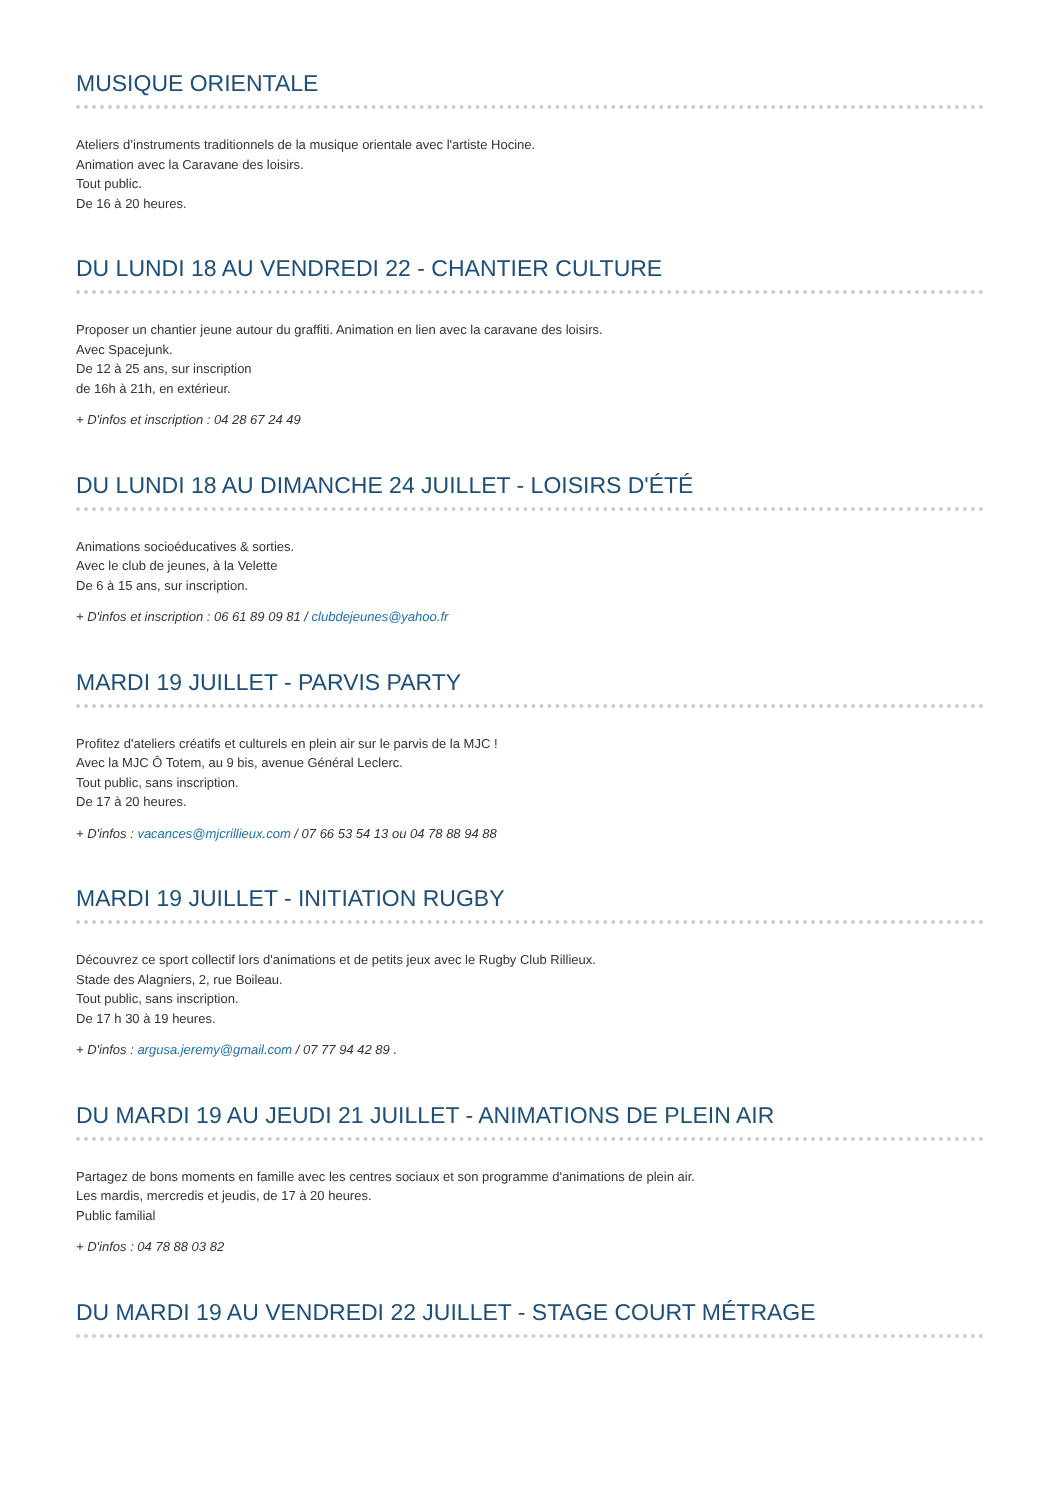MUSIQUE ORIENTALE
Ateliers d’instruments traditionnels de la musique orientale avec l'artiste Hocine.
Animation avec la Caravane des loisirs.
Tout public.
De 16 à 20 heures.
DU LUNDI 18 AU VENDREDI 22 - CHANTIER CULTURE
Proposer un chantier jeune autour du graffiti. Animation en lien avec la caravane des loisirs.
Avec Spacejunk.
De 12 à 25 ans, sur inscription
de 16h à 21h, en extérieur.
+ D'infos et inscription : 04 28 67 24 49
DU LUNDI 18 AU DIMANCHE 24 JUILLET - LOISIRS D'ÉTÉ
Animations socioéducatives & sorties.
Avec le club de jeunes, à la Velette
De 6 à 15 ans, sur inscription.
+ D'infos et inscription : 06 61 89 09 81 / clubdejeunes@yahoo.fr
MARDI 19 JUILLET - PARVIS PARTY
Profitez d'ateliers créatifs et culturels en plein air sur le parvis de la MJC !
Avec la MJC Ô Totem, au 9 bis, avenue Général Leclerc.
Tout public, sans inscription.
De 17 à 20 heures.
+ D'infos : vacances@mjcrillieux.com / 07 66 53 54 13 ou 04 78 88 94 88
MARDI 19 JUILLET - INITIATION RUGBY
Découvrez ce sport collectif lors d'animations et de petits jeux avec le Rugby Club Rillieux.
Stade des Alagniers, 2, rue Boileau.
Tout public, sans inscription.
De 17 h 30 à 19 heures.
+ D'infos : argusa.jeremy@gmail.com / 07 77 94 42 89 .
DU MARDI 19 AU JEUDI 21 JUILLET - ANIMATIONS DE PLEIN AIR
Partagez de bons moments en famille avec les centres sociaux et son programme d'animations de plein air.
Les mardis, mercredis et jeudis, de 17 à 20 heures.
Public familial
+ D'infos : 04 78 88 03 82
DU MARDI 19 AU VENDREDI 22 JUILLET - STAGE COURT MÉTRAGE